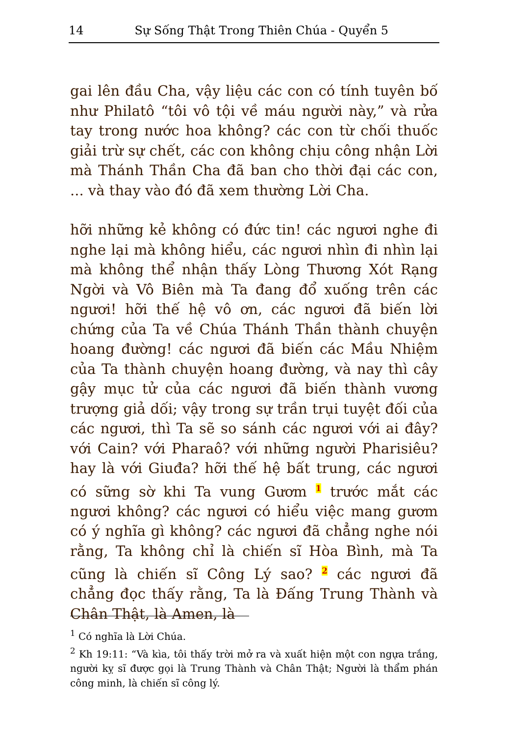14 Sự Sống Thật Trong Thiên Chúa - Quyển 5
gai lên đầu Cha, vậy liệu các con có tính tuyên bố như Philatô “tôi vô tội về máu người này,” và rửa tay trong nước hoa không? các con từ chối thuốc giải trừ sự chết, các con không chịu công nhận Lời mà Thánh Thần Cha đã ban cho thời đại các con, ... và thay vào đó đã xem thường Lời Cha.
hỡi những kẻ không có đức tin! các ngươi nghe đi nghe lại mà không hiểu, các ngươi nhìn đi nhìn lại mà không thể nhận thấy Lòng Thương Xót Rạng Ngời và Vô Biên mà Ta đang đổ xuống trên các ngươi! hỡi thế hệ vô ơn, các ngươi đã biến lời chứng của Ta về Chúa Thánh Thần thành chuyện hoang đường! các ngươi đã biến các Mầu Nhiệm của Ta thành chuyện hoang đường, và nay thì cây gậy mục tử của các ngươi đã biến thành vương trượng giả dối; vậy trong sự trần trụi tuyệt đối của các ngươi, thì Ta sẽ so sánh các ngươi với ai đây? với Cain? với Pharaô? với những người Pharisiêu? hay là với Giuđa? hỡi thế hệ bất trung, các ngươi có sững sờ khi Ta vung Gươm <sup>1</sup> trước mắt các ngươi không? các ngươi có hiểu việc mang gươm có ý nghĩa gì không? các ngươi đã chẳng nghe nói rằng, Ta không chỉ là chiến sĩ Hòa Bình, mà Ta cũng là chiến sĩ Công Lý sao? <sup>2</sup> các ngươi đã chẳng đọc thấy rằng, Ta là Đấng Trung Thành và Chân Thật, là Amen, là
<sup>1</sup> Có nghĩa là Lời Chúa.
<sup>2</sup> Kh 19:11: “Và kìa, tôi thấy trời mở ra và xuất hiện một con ngựa trắng, người kỵ sĩ được gọi là Trung Thành và Chân Thật; Người là thẩm phán công minh, là chiến sĩ công lý.